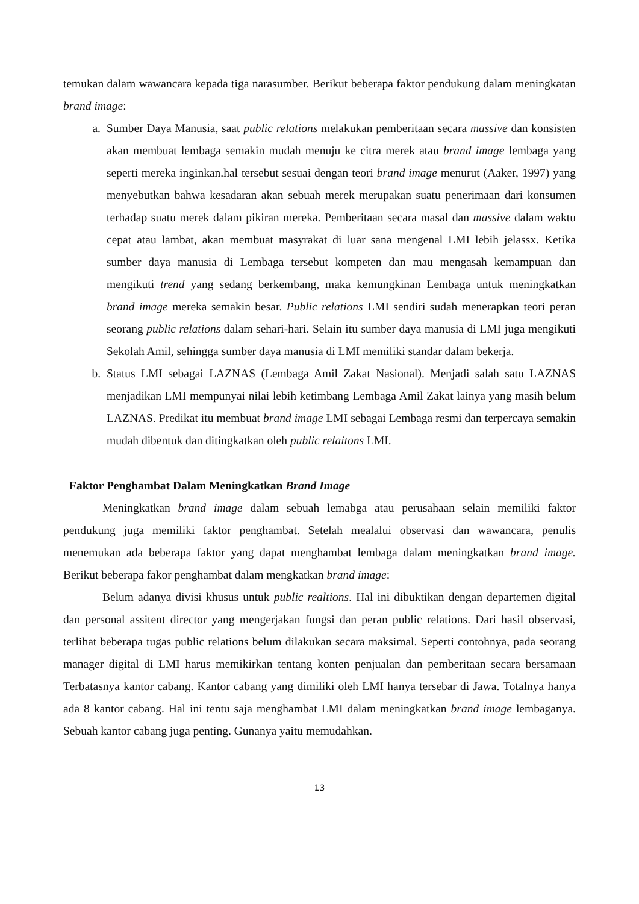temukan dalam wawancara kepada tiga narasumber. Berikut beberapa faktor pendukung dalam meningkatan brand image:
a. Sumber Daya Manusia, saat public relations melakukan pemberitaan secara massive dan konsisten akan membuat lembaga semakin mudah menuju ke citra merek atau brand image lembaga yang seperti mereka inginkan.hal tersebut sesuai dengan teori brand image menurut (Aaker, 1997) yang menyebutkan bahwa kesadaran akan sebuah merek merupakan suatu penerimaan dari konsumen terhadap suatu merek dalam pikiran mereka. Pemberitaan secara masal dan massive dalam waktu cepat atau lambat, akan membuat masyrakat di luar sana mengenal LMI lebih jelassx. Ketika sumber daya manusia di Lembaga tersebut kompeten dan mau mengasah kemampuan dan mengikuti trend yang sedang berkembang, maka kemungkinan Lembaga untuk meningkatkan brand image mereka semakin besar. Public relations LMI sendiri sudah menerapkan teori peran seorang public relations dalam sehari-hari. Selain itu sumber daya manusia di LMI juga mengikuti Sekolah Amil, sehingga sumber daya manusia di LMI memiliki standar dalam bekerja.
b. Status LMI sebagai LAZNAS (Lembaga Amil Zakat Nasional). Menjadi salah satu LAZNAS menjadikan LMI mempunyai nilai lebih ketimbang Lembaga Amil Zakat lainya yang masih belum LAZNAS. Predikat itu membuat brand image LMI sebagai Lembaga resmi dan terpercaya semakin mudah dibentuk dan ditingkatkan oleh public relaitons LMI.
Faktor Penghambat Dalam Meningkatkan Brand Image
Meningkatkan brand image dalam sebuah lemabga atau perusahaan selain memiliki faktor pendukung juga memiliki faktor penghambat. Setelah mealalui observasi dan wawancara, penulis menemukan ada beberapa faktor yang dapat menghambat lembaga dalam meningkatkan brand image. Berikut beberapa fakor penghambat dalam mengkatkan brand image:
Belum adanya divisi khusus untuk public realtions. Hal ini dibuktikan dengan departemen digital dan personal assitent director yang mengerjakan fungsi dan peran public relations. Dari hasil observasi, terlihat beberapa tugas public relations belum dilakukan secara maksimal. Seperti contohnya, pada seorang manager digital di LMI harus memikirkan tentang konten penjualan dan pemberitaan secara bersamaan Terbatasnya kantor cabang. Kantor cabang yang dimiliki oleh LMI hanya tersebar di Jawa. Totalnya hanya ada 8 kantor cabang. Hal ini tentu saja menghambat LMI dalam meningkatkan brand image lembaganya. Sebuah kantor cabang juga penting. Gunanya yaitu memudahkan.
13